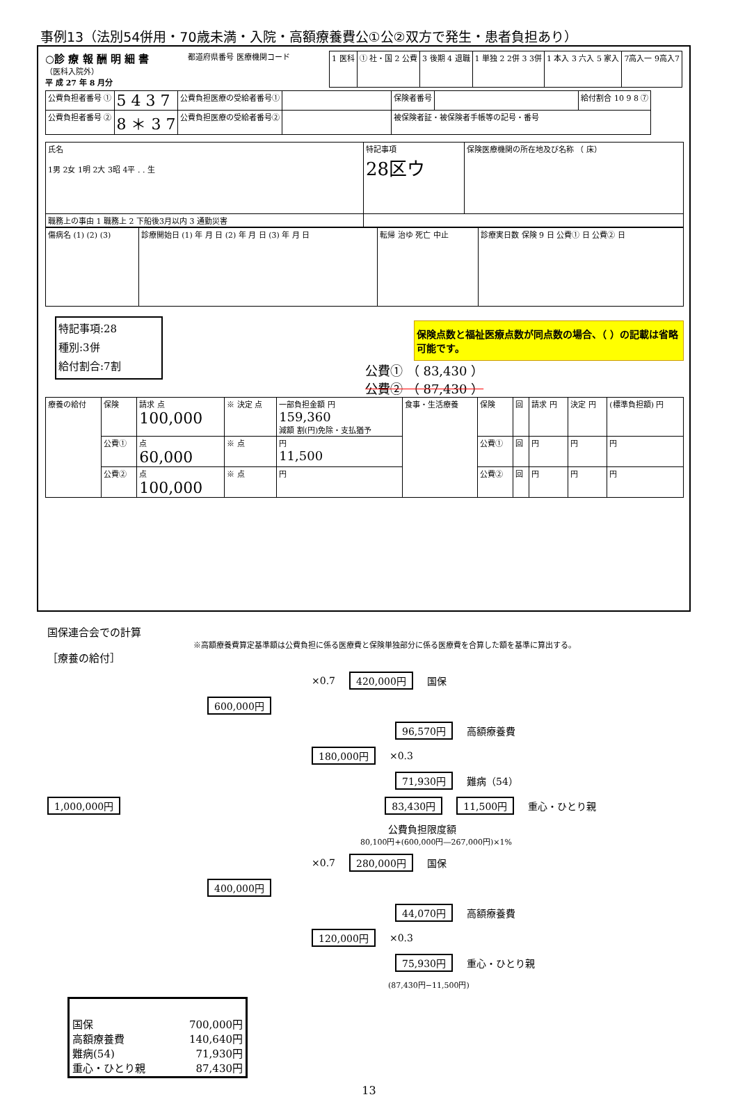事例13（法別54併用・70歳未満・入院・高額療養費公①公②双方で発生・患者負担あり）
○診 療 報 酬 明 細 書
（医科入院外）
平 成 27 年 8 月分
都道府県番号 医療機関コード
| 1 医科 | ① 社・国 2 公費 | 3 後期 4 退職 | 1 単独 2 2併 3 3併 | 1 本入 3 六入 5 家入 | 7高入一 9高入7 |
| 公費負担者番号 ① | 5 4 3 7 | 公費負担医療の受給者番号① | | 保険者番号 | | 給付割合 10 9 8 ⑦ |
| 公費負担者番号 ② | 8 ＊ 3 7 | 公費負担医療の受給者番号② | | 被保険者証・被保険者手帳等の記号・番号 | | |
| 氏名 1男 2女 1明 2大 3昭 4平 . . 生 | 特記事項 28区ウ | 保険医療機関の所在地及び名称 （ 床） |
| 職務上の事由 1 職務上 2 下船後3月以内 3 通勤災害 | | |
| 傷病名 (1) (2) (3) | 診療開始日 (1) 年 月 日 (2) 年 月 日 (3) 年 月 日 | 転帰 治ゆ 死亡 中止 | 診療実日数 保険 9 日 公費① 日 公費② 日 |
特記事項:28
種別:3併
給付割合:7割
保険点数と福祉医療点数が同点数の場合、（ ）の記載は省略可能です。
公費① （ 83,430 ）
公費② （ 87,430 ）
| 療養の給付 | 保険 | 請求 点 100,000 | ※ 決定 点 | 一部負担金額 円 159,360 減額 割(円)免除・支払猶予 | 食事・生活療養 | 保険 | 回 | 請求 円 | 決定 円 | (標準負担額) 円 |
| | 公費① | 点 60,000 | ※ 点 | 円 11,500 | | 公費① | 回 | 円 | 円 | 円 |
| | 公費② | 点 100,000 | ※ 点 | 円 | | 公費② | 回 | 円 | 円 | 円 |
国保連合会での計算
※高額療養費算定基準額は公費負担に係る医療費と保険単独部分に係る医療費を合算した額を基準に算出する。
［療養の給付］
×0.7 420,000円 国保
600,000円
96,570円 高額療養費
180,000円 ×0.3
71,930円 難病（54）
1,000,000円 83,430円 11,500円 重心・ひとり親
公費負担限度額
80,100円+(600,000円―267,000円)×1%
×0.7 280,000円 国保
400,000円
44,070円 高額療養費
120,000円 ×0.3
75,930円 重心・ひとり親
(87,430円−11,500円)
国保 700,000円
高額療養費 140,640円
難病(54) 71,930円
重心・ひとり親 87,430円
13